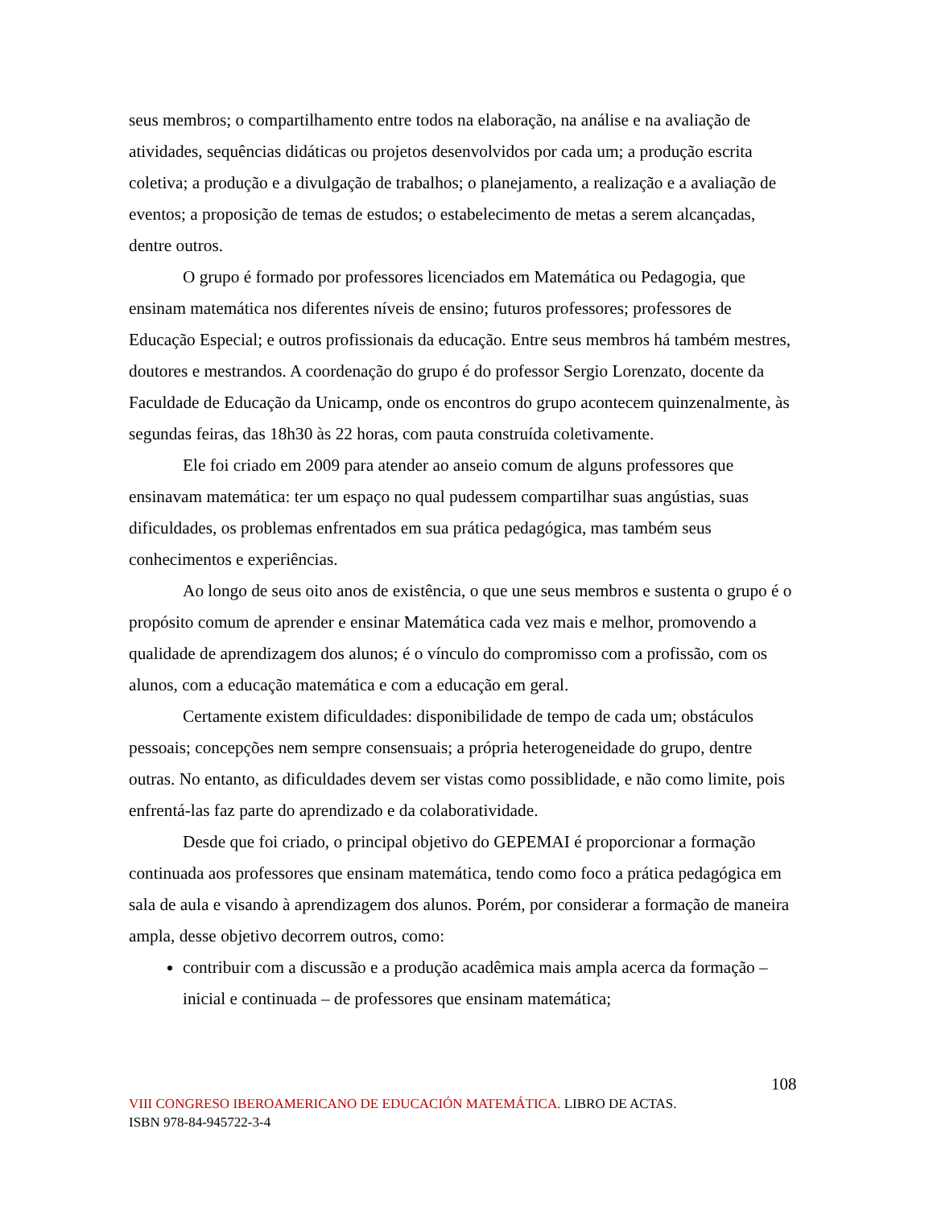seus membros; o compartilhamento entre todos na elaboração, na análise e na avaliação de atividades, sequências didáticas ou projetos desenvolvidos por cada um; a produção escrita coletiva; a produção e a divulgação de trabalhos; o planejamento, a realização e a avaliação de eventos; a proposição de temas de estudos; o estabelecimento de metas a serem alcançadas, dentre outros.
O grupo é formado por professores licenciados em Matemática ou Pedagogia, que ensinam matemática nos diferentes níveis de ensino; futuros professores; professores de Educação Especial; e outros profissionais da educação. Entre seus membros há também mestres, doutores e mestrandos. A coordenação do grupo é do professor Sergio Lorenzato, docente da Faculdade de Educação da Unicamp, onde os encontros do grupo acontecem quinzenalmente, às segundas feiras, das 18h30 às 22 horas, com pauta construída coletivamente.
Ele foi criado em 2009 para atender ao anseio comum de alguns professores que ensinavam matemática: ter um espaço no qual pudessem compartilhar suas angústias, suas dificuldades, os problemas enfrentados em sua prática pedagógica, mas também seus conhecimentos e experiências.
Ao longo de seus oito anos de existência, o que une seus membros e sustenta o grupo é o propósito comum de aprender e ensinar Matemática cada vez mais e melhor, promovendo a qualidade de aprendizagem dos alunos; é o vínculo do compromisso com a profissão, com os alunos, com a educação matemática e com a educação em geral.
Certamente existem dificuldades: disponibilidade de tempo de cada um; obstáculos pessoais; concepções nem sempre consensuais; a própria heterogeneidade do grupo, dentre outras. No entanto, as dificuldades devem ser vistas como possiblidade, e não como limite, pois enfrentá-las faz parte do aprendizado e da colaboratividade.
Desde que foi criado, o principal objetivo do GEPEMAI é proporcionar a formação continuada aos professores que ensinam matemática, tendo como foco a prática pedagógica em sala de aula e visando à aprendizagem dos alunos. Porém, por considerar a formação de maneira ampla, desse objetivo decorrem outros, como:
contribuir com a discussão e a produção acadêmica mais ampla acerca da formação – inicial e continuada – de professores que ensinam matemática;
108
VIII CONGRESO IBEROAMERICANO DE EDUCACIÓN MATEMÁTICA. LIBRO DE ACTAS.
ISBN 978-84-945722-3-4